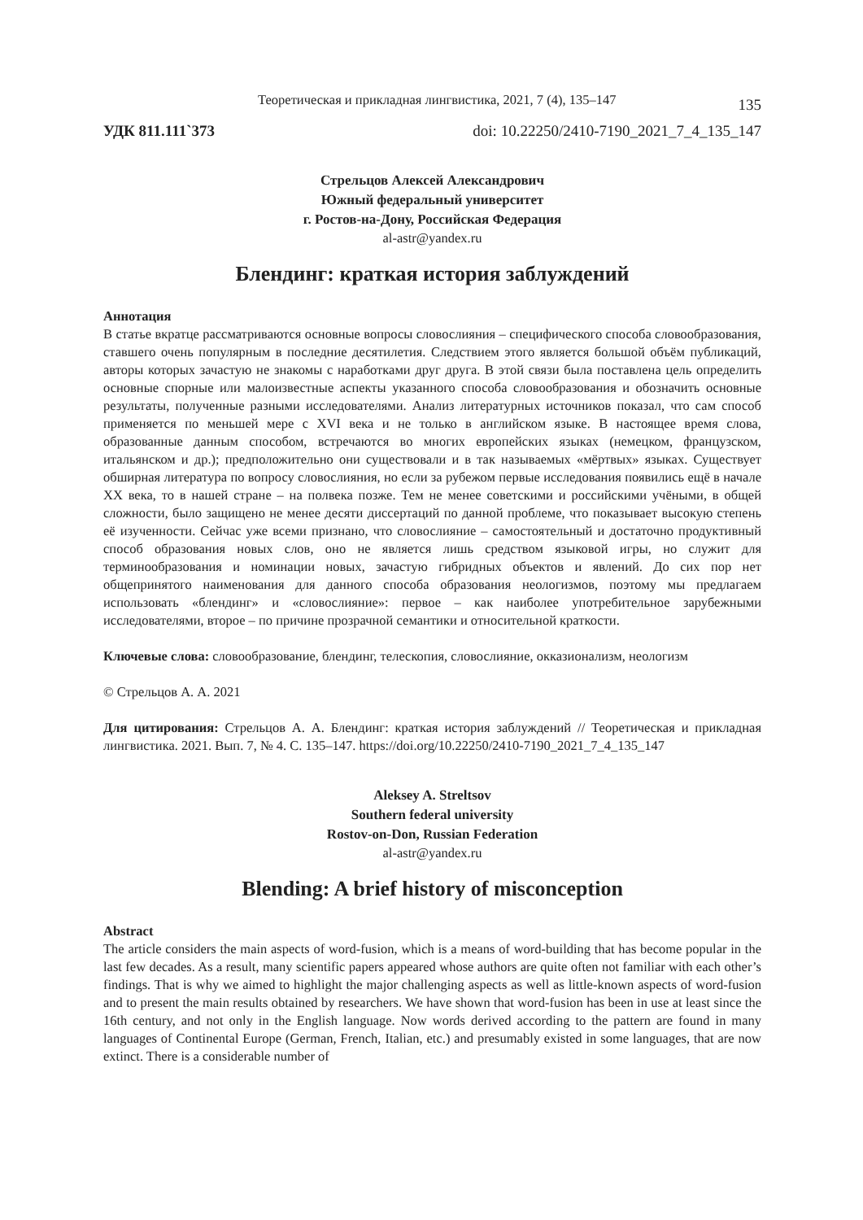Теоретическая и прикладная лингвистика, 2021, 7 (4), 135–147 135
УДК 811.111`373 doi: 10.22250/2410-7190_2021_7_4_135_147
Стрельцов Алексей Александрович
Южный федеральный университет
г. Ростов-на-Дону, Российская Федерация
al-astr@yandex.ru
Блендинг: краткая история заблуждений
Аннотация
В статье вкратце рассматриваются основные вопросы словослияния – специфического способа словообразования, ставшего очень популярным в последние десятилетия. Следствием этого является большой объём публикаций, авторы которых зачастую не знакомы с наработками друг друга. В этой связи была поставлена цель определить основные спорные или малоизвестные аспекты указанного способа словообразования и обозначить основные результаты, полученные разными исследователями. Анализ литературных источников показал, что сам способ применяется по меньшей мере с XVI века и не только в английском языке. В настоящее время слова, образованные данным способом, встречаются во многих европейских языках (немецком, французском, итальянском и др.); предположительно они существовали и в так называемых «мёртвых» языках. Существует обширная литература по вопросу словослияния, но если за рубежом первые исследования появились ещё в начале XX века, то в нашей стране – на полвека позже. Тем не менее советскими и российскими учёными, в общей сложности, было защищено не менее десяти диссертаций по данной проблеме, что показывает высокую степень её изученности. Сейчас уже всеми признано, что словослияние – самостоятельный и достаточно продуктивный способ образования новых слов, оно не является лишь средством языковой игры, но служит для терминообразования и номинации новых, зачастую гибридных объектов и явлений. До сих пор нет общепринятого наименования для данного способа образования неологизмов, поэтому мы предлагаем использовать «блендинг» и «словослияние»: первое – как наиболее употребительное зарубежными исследователями, второе – по причине прозрачной семантики и относительной краткости.
Ключевые слова: словообразование, блендинг, телескопия, словослияние, окказионализм, неологизм
© Стрельцов А. А. 2021
Для цитирования: Стрельцов А. А. Блендинг: краткая история заблуждений // Теоретическая и прикладная лингвистика. 2021. Вып. 7, № 4. С. 135–147. https://doi.org/10.22250/2410-7190_2021_7_4_135_147
Aleksey A. Streltsov
Southern federal university
Rostov-on-Don, Russian Federation
al-astr@yandex.ru
Blending: A brief history of misconception
Abstract
The article considers the main aspects of word-fusion, which is a means of word-building that has become popular in the last few decades. As a result, many scientific papers appeared whose authors are quite often not familiar with each other’s findings. That is why we aimed to highlight the major challenging aspects as well as little-known aspects of word-fusion and to present the main results obtained by researchers. We have shown that word-fusion has been in use at least since the 16th century, and not only in the English language. Now words derived according to the pattern are found in many languages of Continental Europe (German, French, Italian, etc.) and presumably existed in some languages, that are now extinct. There is a considerable number of